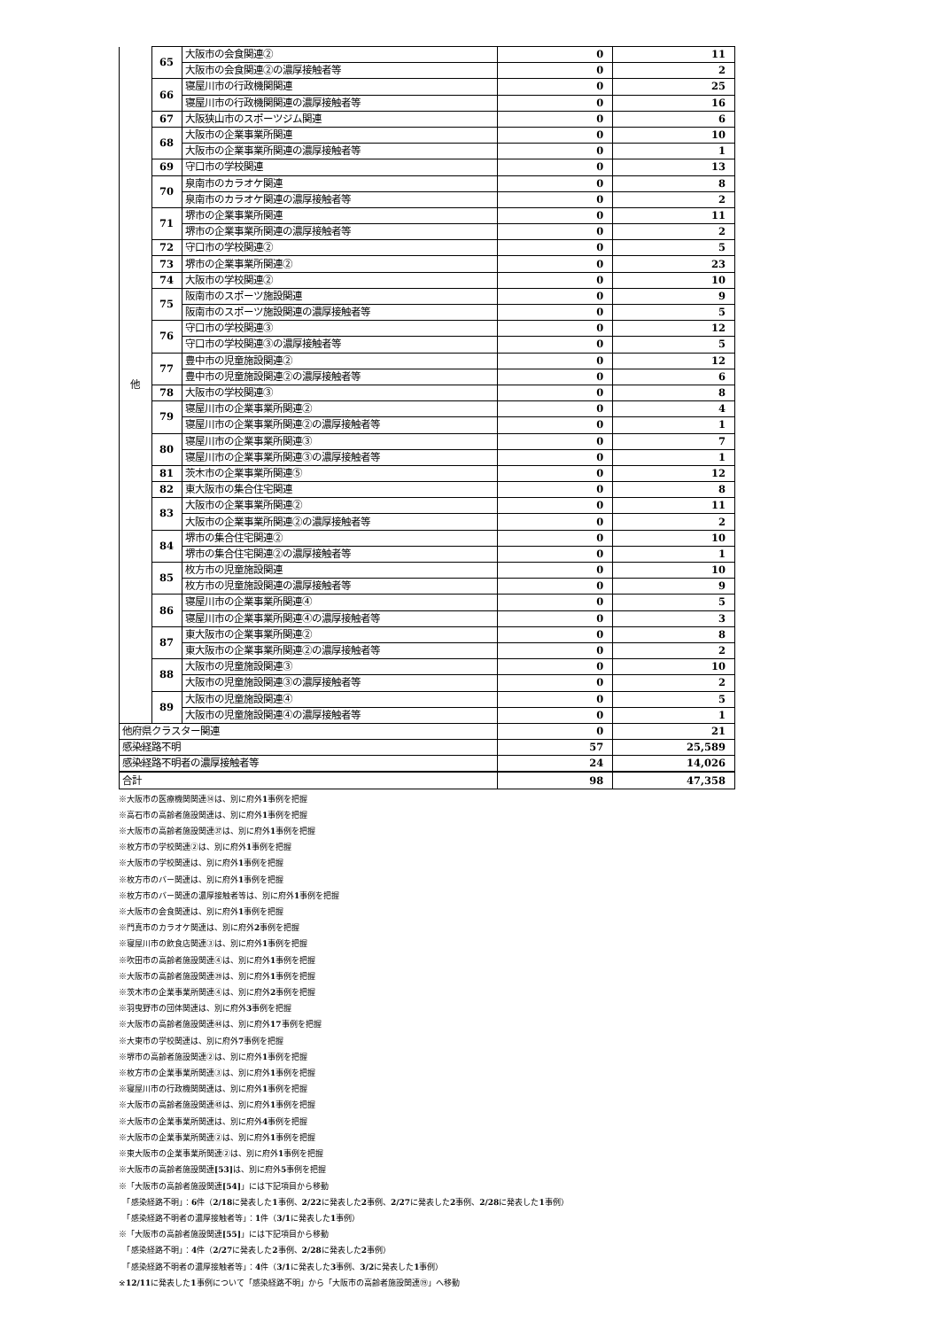| 他 | 65 | 大阪市の会食関連② | 0 | 11 |
| | | 大阪市の会食関連②の濃厚接触者等 | 0 | 2 |
| | 66 | 寝屋川市の行政機関関連 | 0 | 25 |
| | | 寝屋川市の行政機関関連の濃厚接触者等 | 0 | 16 |
| | 67 | 大阪狭山市のスポーツジム関連 | 0 | 6 |
| | 68 | 大阪市の企業事業所関連 | 0 | 10 |
| | | 大阪市の企業事業所関連の濃厚接触者等 | 0 | 1 |
| | 69 | 守口市の学校関連 | 0 | 13 |
| | 70 | 泉南市のカラオケ関連 | 0 | 8 |
| | | 泉南市のカラオケ関連の濃厚接触者等 | 0 | 2 |
| | 71 | 堺市の企業事業所関連 | 0 | 11 |
| | | 堺市の企業事業所関連の濃厚接触者等 | 0 | 2 |
| | 72 | 守口市の学校関連② | 0 | 5 |
| | 73 | 堺市の企業事業所関連② | 0 | 23 |
| | 74 | 大阪市の学校関連② | 0 | 10 |
| | 75 | 阪南市のスポーツ施設関連 | 0 | 9 |
| | | 阪南市のスポーツ施設関連の濃厚接触者等 | 0 | 5 |
| | 76 | 守口市の学校関連③ | 0 | 12 |
| | | 守口市の学校関連③の濃厚接触者等 | 0 | 5 |
| | 77 | 豊中市の児童施設関連② | 0 | 12 |
| | | 豊中市の児童施設関連②の濃厚接触者等 | 0 | 6 |
| | 78 | 大阪市の学校関連③ | 0 | 8 |
| | 79 | 寝屋川市の企業事業所関連② | 0 | 4 |
| | | 寝屋川市の企業事業所関連②の濃厚接触者等 | 0 | 1 |
| | 80 | 寝屋川市の企業事業所関連③ | 0 | 7 |
| | | 寝屋川市の企業事業所関連③の濃厚接触者等 | 0 | 1 |
| | 81 | 茨木市の企業事業所関連⑤ | 0 | 12 |
| | 82 | 東大阪市の集合住宅関連 | 0 | 8 |
| | 83 | 大阪市の企業事業所関連② | 0 | 11 |
| | | 大阪市の企業事業所関連②の濃厚接触者等 | 0 | 2 |
| | 84 | 堺市の集合住宅関連② | 0 | 10 |
| | | 堺市の集合住宅関連②の濃厚接触者等 | 0 | 1 |
| | 85 | 枚方市の児童施設関連 | 0 | 10 |
| | | 枚方市の児童施設関連の濃厚接触者等 | 0 | 9 |
| | 86 | 寝屋川市の企業事業所関連④ | 0 | 5 |
| | | 寝屋川市の企業事業所関連④の濃厚接触者等 | 0 | 3 |
| | 87 | 東大阪市の企業事業所関連② | 0 | 8 |
| | | 東大阪市の企業事業所関連②の濃厚接触者等 | 0 | 2 |
| | 88 | 大阪市の児童施設関連③ | 0 | 10 |
| | | 大阪市の児童施設関連③の濃厚接触者等 | 0 | 2 |
| | 89 | 大阪市の児童施設関連④ | 0 | 5 |
| | | 大阪市の児童施設関連④の濃厚接触者等 | 0 | 1 |
| 他府県クラスター関連 | | | 0 | 21 |
| 感染経路不明 | | | 57 | 25,589 |
| 感染経路不明者の濃厚接触者等 | | | 24 | 14,026 |
| 合計 | | | 98 | 47,358 |
※大阪市の医療機関関連⑭は、別に府外1事例を把握
※高石市の高齢者施設関連は、別に府外1事例を把握
※大阪市の高齢者施設関連㊲は、別に府外1事例を把握
※枚方市の学校関連②は、別に府外1事例を把握
※大阪市の学校関連は、別に府外1事例を把握
※枚方市のバー関連は、別に府外1事例を把握
※枚方市のバー関連の濃厚接触者等は、別に府外1事例を把握
※大阪市の会食関連は、別に府外1事例を把握
※門真市のカラオケ関連は、別に府外2事例を把握
※寝屋川市の飲食店関連③は、別に府外1事例を把握
※吹田市の高齢者施設関連④は、別に府外1事例を把握
※大阪市の高齢者施設関連㊴は、別に府外1事例を把握
※茨木市の企業事業所関連④は、別に府外2事例を把握
※羽曳野市の団体関連は、別に府外3事例を把握
※大阪市の高齢者施設関連㊹は、別に府外17事例を把握
※大東市の学校関連は、別に府外7事例を把握
※堺市の高齢者施設関連②は、別に府外1事例を把握
※枚方市の企業事業所関連③は、別に府外1事例を把握
※寝屋川市の行政機関関連は、別に府外1事例を把握
※大阪市の高齢者施設関連㊺は、別に府外1事例を把握
※大阪市の企業事業所関連は、別に府外4事例を把握
※大阪市の企業事業所関連②は、別に府外1事例を把握
※東大阪市の企業事業所関連②は、別に府外1事例を把握
※大阪市の高齢者施設関連[53] は、別に府外5事例を把握
※「大阪市の高齢者施設関連[54]」には下記項目から移動
　「感染経路不明」：6件（2/18に発表した1事例、2/22に発表した2事例、2/27に発表した2事例、2/28に発表した1事例）
　「感染経路不明者の濃厚接触者等」：1件（3/1に発表した1事例）
※「大阪市の高齢者施設関連[55]」には下記項目から移動
　「感染経路不明」：4件（2/27に発表した2事例、2/28に発表した2事例）
　「感染経路不明者の濃厚接触者等」：4件（3/1に発表した3事例、3/2に発表した1事例）
※12/11に発表した1事例について「感染経路不明」から「大阪市の高齢者施設関連⑲」へ移動